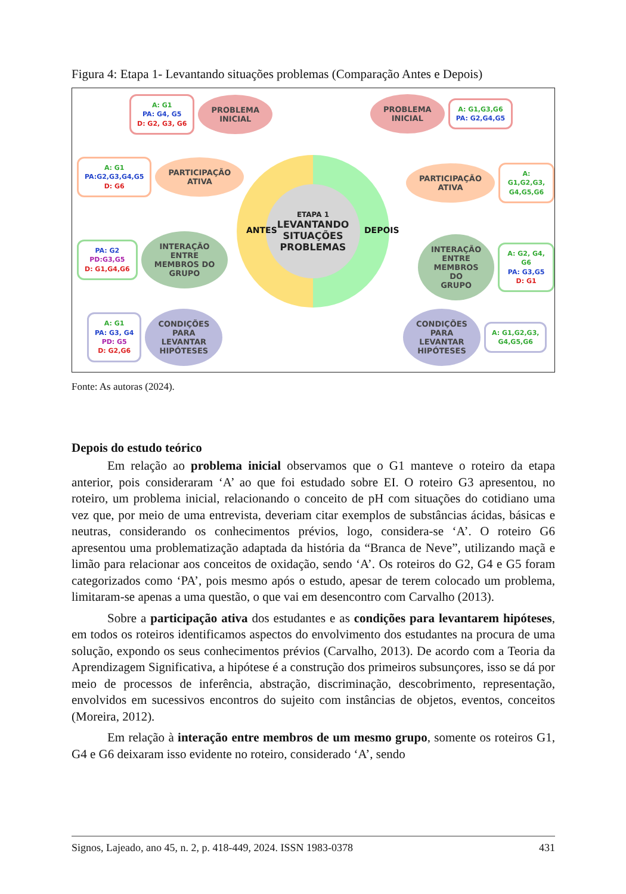Figura 4: Etapa 1- Levantando situações problemas (Comparação Antes e Depois)
A: G1
PA: G4, G5
D: G2, G3, G6
PROBLEMA
INICIAL
A: G1
PA:G2,G3,G4,G5
D: G6
PARTICIPAÇÃO
ATIVA
PA: G2
PD:G3,G5
D: G1,G4,G6
INTERAÇÃO
ENTRE
MEMBROS DO
GRUPO
A: G1
PA: G3, G4
PD: G5
D: G2,G6
CONDIÇÕES
PARA
LEVANTAR
HIPÓTESES
ETAPA 1
LEVANTANDO
SITUAÇÕES
PROBLEMAS
ANTES DEPOIS
PROBLEMA
INICIAL
A: G1,G3,G6
PA: G2,G4,G5
PARTICIPAÇÃO
ATIVA
A: G1,G2,G3,
G4,G5,G6
INTERAÇÃO
ENTRE
MEMBROS DO
GRUPO
A: G2, G4, G6
PA: G3,G5
D: G1
CONDIÇÕES
PARA
LEVANTAR
HIPÓTESES
A: G1,G2,G3,
G4,G5,G6
Fonte: As autoras (2024).
Depois do estudo teórico
Em relação ao problema inicial observamos que o G1 manteve o roteiro da etapa anterior, pois consideraram ‘A’ ao que foi estudado sobre EI. O roteiro G3 apresentou, no roteiro, um problema inicial, relacionando o conceito de pH com situações do cotidiano uma vez que, por meio de uma entrevista, deveriam citar exemplos de substâncias ácidas, básicas e neutras, considerando os conhecimentos prévios, logo, considera-se ‘A’. O roteiro G6 apresentou uma problematização adaptada da história da “Branca de Neve”, utilizando maçã e limão para relacionar aos conceitos de oxidação, sendo ‘A’. Os roteiros do G2, G4 e G5 foram categorizados como ‘PA’, pois mesmo após o estudo, apesar de terem colocado um problema, limitaram-se apenas a uma questão, o que vai em desencontro com Carvalho (2013).
Sobre a participação ativa dos estudantes e as condições para levantarem hipóteses, em todos os roteiros identificamos aspectos do envolvimento dos estudantes na procura de uma solução, expondo os seus conhecimentos prévios (Carvalho, 2013). De acordo com a Teoria da Aprendizagem Significativa, a hipótese é a construção dos primeiros subsunçores, isso se dá por meio de processos de inferência, abstração, discriminação, descobrimento, representação, envolvidos em sucessivos encontros do sujeito com instâncias de objetos, eventos, conceitos (Moreira, 2012).
Em relação à interação entre membros de um mesmo grupo, somente os roteiros G1, G4 e G6 deixaram isso evidente no roteiro, considerado ‘A’, sendo
Signos, Lajeado, ano 45, n. 2, p. 418-449, 2024. ISSN 1983-0378 431